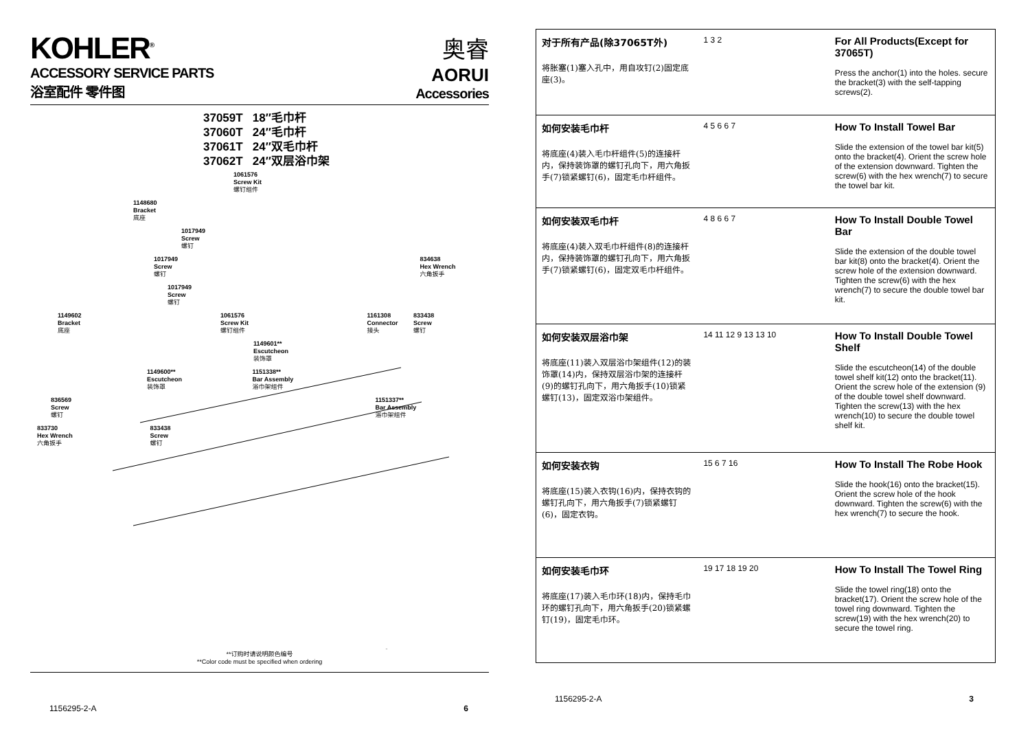KOHLER<sup>®</sup>
ACCESSORY SERVICE PARTS
浴室配件 零件图
奥睿
AORUI
Accessories
37059T 18″毛巾杆
37060T 24″毛巾杆
37061T 24″双毛巾杆
37062T 24″双层浴巾架
1061576
Screw Kit
螺钉组件
1148680
Bracket
底座
1017949
Screw
螺钉
1017949
Screw
螺钉 834638
Hex Wrench
六角扳手
1017949
Screw
螺钉
1149602
Bracket
底座 1061576
Screw Kit
螺钉组件 1161308
Connector
接头 833438
Screw
螺钉
1149601**
Escutcheon
装饰罩
1149600**
Escutcheon
装饰罩 1151338**
Bar Assembly
浴巾架组件
836569
Screw
螺钉 1151337**
Bar Assembly
浴巾架组件
833730
Hex Wrench
六角扳手 833438
Screw
螺钉
**订购时请说明颜色编号
**Color code must be specified when ordering
1156295-2-A 6
对于所有产品(除37065T外)
将胀塞(1)塞入孔中，用自攻钉(2)固定底座(3)。
1 3 2
For All Products(Except for 37065T)
Press the anchor(1) into the holes. secure the bracket(3) with the self-tapping screws(2).
如何安装毛巾杆
将底座(4)装入毛巾杆组件(5)的连接杆内，保持装饰罩的螺钉孔向下，用六角扳手(7)锁紧螺钉(6)，固定毛巾杆组件。
4 5 6 6 7
How To Install Towel Bar
Slide the extension of the towel bar kit(5) onto the bracket(4). Orient the screw hole of the extension downward. Tighten the screw(6) with the hex wrench(7) to secure the towel bar kit.
如何安装双毛巾杆
将底座(4)装入双毛巾杆组件(8)的连接杆内，保持装饰罩的螺钉孔向下，用六角扳手(7)锁紧螺钉(6)，固定双毛巾杆组件。
4 8 6 6 7
How To Install Double Towel Bar
Slide the extension of the double towel bar kit(8) onto the bracket(4). Orient the screw hole of the extension downward. Tighten the screw(6) with the hex wrench(7) to secure the double towel bar kit.
如何安装双层浴巾架
将底座(11)装入双层浴巾架组件(12)的装饰罩(14)内，保持双层浴巾架的连接杆(9)的螺钉孔向下，用六角扳手(10)锁紧螺钉(13)，固定双浴巾架组件。
14 11 12 9 13 13 10
How To Install Double Towel Shelf
Slide the escutcheon(14) of the double towel shelf kit(12) onto the bracket(11). Orient the screw hole of the extension (9) of the double towel shelf downward. Tighten the screw(13) with the hex wrench(10) to secure the double towel shelf kit.
如何安装衣钩
将底座(15)装入衣钩(16)内，保持衣钩的螺钉孔向下，用六角扳手(7)锁紧螺钉(6)，固定衣钩。
15 6 7 16
How To Install The Robe Hook
Slide the hook(16) onto the bracket(15). Orient the screw hole of the hook downward. Tighten the screw(6) with the hex wrench(7) to secure the hook.
如何安装毛巾环
将底座(17)装入毛巾环(18)内，保持毛巾环的螺钉孔向下，用六角扳手(20)锁紧螺钉(19)，固定毛巾环。
19 17 18 19 20
How To Install The Towel Ring
Slide the towel ring(18) onto the bracket(17). Orient the screw hole of the towel ring downward. Tighten the screw(19) with the hex wrench(20) to secure the towel ring.
1156295-2-A 3